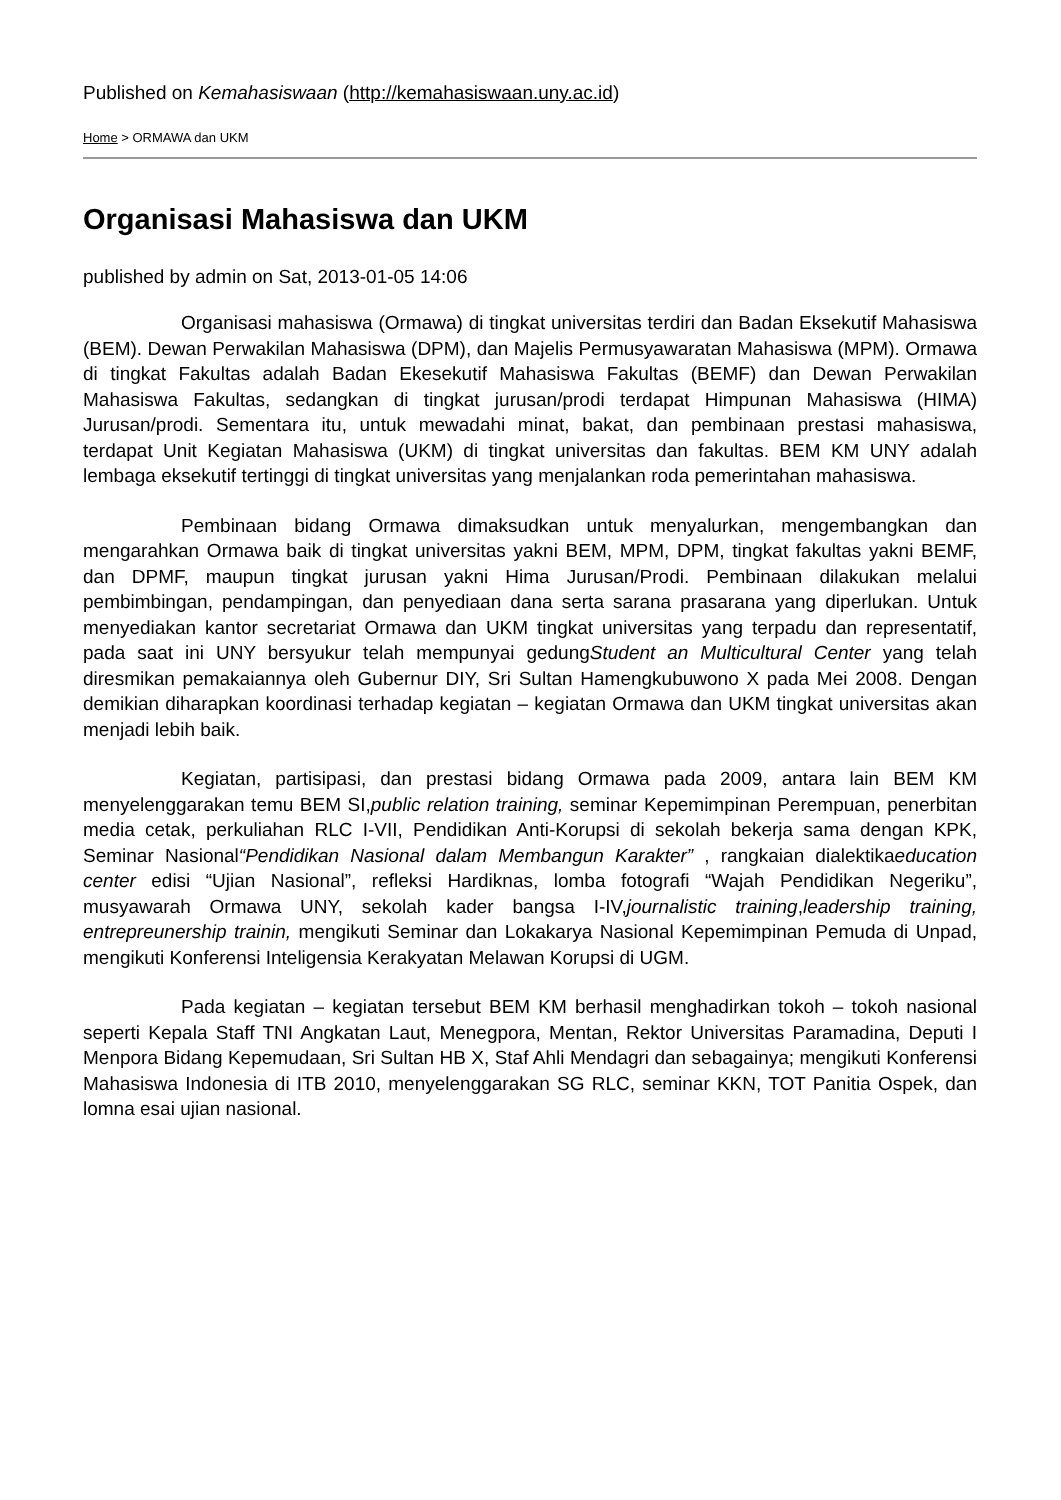Published on Kemahasiswaan (http://kemahasiswaan.uny.ac.id)
Home > ORMAWA dan UKM
Organisasi Mahasiswa dan UKM
published by admin on Sat, 2013-01-05 14:06
Organisasi mahasiswa (Ormawa) di tingkat universitas terdiri dan Badan Eksekutif Mahasiswa (BEM). Dewan Perwakilan Mahasiswa (DPM), dan Majelis Permusyawaratan Mahasiswa (MPM). Ormawa di tingkat Fakultas adalah Badan Ekesekutif Mahasiswa Fakultas (BEMF) dan Dewan Perwakilan Mahasiswa Fakultas, sedangkan di tingkat jurusan/prodi terdapat Himpunan Mahasiswa (HIMA) Jurusan/prodi. Sementara itu, untuk mewadahi minat, bakat, dan pembinaan prestasi mahasiswa, terdapat Unit Kegiatan Mahasiswa (UKM) di tingkat universitas dan fakultas. BEM KM UNY adalah lembaga eksekutif tertinggi di tingkat universitas yang menjalankan roda pemerintahan mahasiswa.
Pembinaan bidang Ormawa dimaksudkan untuk menyalurkan, mengembangkan dan mengarahkan Ormawa baik di tingkat universitas yakni BEM, MPM, DPM, tingkat fakultas yakni BEMF, dan DPMF, maupun tingkat jurusan yakni Hima Jurusan/Prodi. Pembinaan dilakukan melalui pembimbingan, pendampingan, dan penyediaan dana serta sarana prasarana yang diperlukan. Untuk menyediakan kantor secretariat Ormawa dan UKM tingkat universitas yang terpadu dan representatif, pada saat ini UNY bersyukur telah mempunyai gedungStudent an Multicultural Center yang telah diresmikan pemakaiannya oleh Gubernur DIY, Sri Sultan Hamengkubuwono X pada Mei 2008. Dengan demikian diharapkan koordinasi terhadap kegiatan – kegiatan Ormawa dan UKM tingkat universitas akan menjadi lebih baik.
Kegiatan, partisipasi, dan prestasi bidang Ormawa pada 2009, antara lain BEM KM menyelenggarakan temu BEM SI,public relation training, seminar Kepemimpinan Perempuan, penerbitan media cetak, perkuliahan RLC I-VII, Pendidikan Anti-Korupsi di sekolah bekerja sama dengan KPK, Seminar Nasional“Pendidikan Nasional dalam Membangun Karakter” , rangkaian dialektikaeducation center edisi “Ujian Nasional”, refleksi Hardiknas, lomba fotografi “Wajah Pendidikan Negeriku”, musyawarah Ormawa UNY, sekolah kader bangsa I-IV,journalistic training,leadership training, entrepreunership trainin, mengikuti Seminar dan Lokakarya Nasional Kepemimpinan Pemuda di Unpad, mengikuti Konferensi Inteligensia Kerakyatan Melawan Korupsi di UGM.
Pada kegiatan – kegiatan tersebut BEM KM berhasil menghadirkan tokoh – tokoh nasional seperti Kepala Staff TNI Angkatan Laut, Menegpora, Mentan, Rektor Universitas Paramadina, Deputi I Menpora Bidang Kepemudaan, Sri Sultan HB X, Staf Ahli Mendagri dan sebagainya; mengikuti Konferensi Mahasiswa Indonesia di ITB 2010, menyelenggarakan SG RLC, seminar KKN, TOT Panitia Ospek, dan lomna esai ujian nasional.